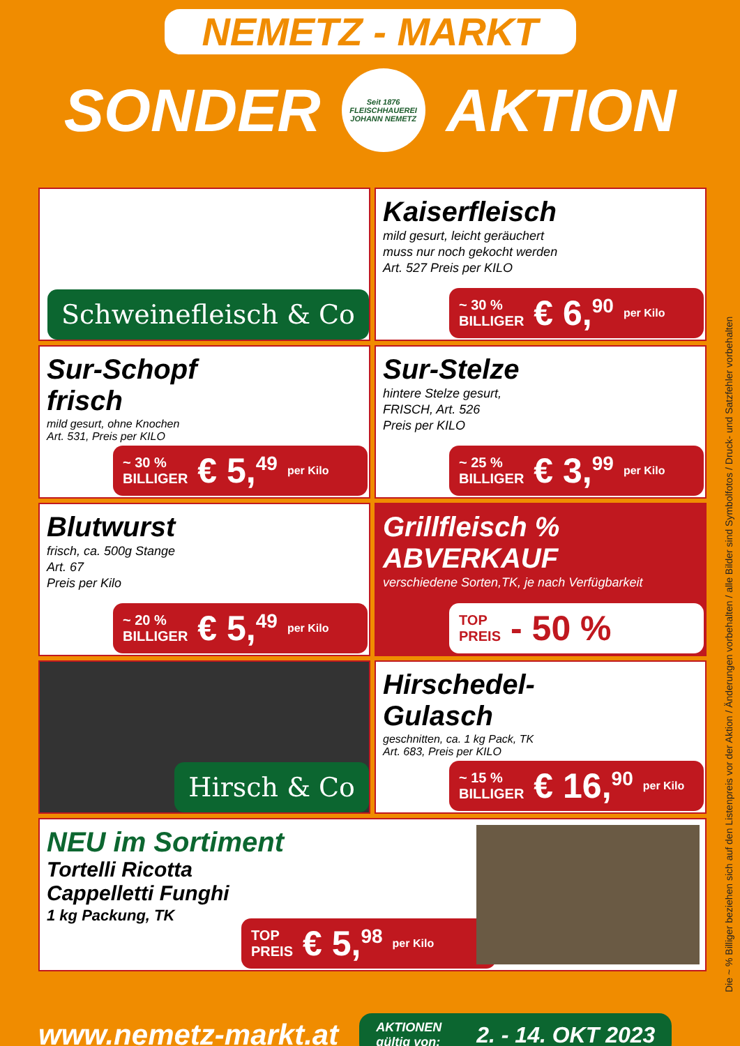NEMETZ - MARKT
SONDER
Seit 1876
FLEISCHHAUEREI
JOHANN NEMETZ
AKTION
Schweinefleisch & Co
Kaiserfleisch
mild gesurt, leicht geräuchert
muss nur noch gekocht werden
Art. 527 Preis per KILO
~ 30 %
BILLIGER € 6,<sup>90</sup> per Kilo
Sur-Schopf
frisch
mild gesurt, ohne Knochen
Art. 531, Preis per KILO
~ 30 %
BILLIGER € 5,<sup>49</sup> per Kilo
Sur-Stelze
hintere Stelze gesurt,
FRISCH, Art. 526
Preis per KILO
~ 25 %
BILLIGER € 3,<sup>99</sup> per Kilo
Blutwurst
frisch, ca. 500g Stange
Art. 67
Preis per Kilo
~ 20 %
BILLIGER € 5,<sup>49</sup> per Kilo
Grillfleisch %
ABVERKAUF
verschiedene Sorten,TK, je nach Verfügbarkeit
TOP
PREIS - 50 %
Hirsch & Co
Hirschedel-
Gulasch
geschnitten, ca. 1 kg Pack, TK
Art. 683, Preis per KILO
~ 15 %
BILLIGER € 16,<sup>90</sup> per Kilo
NEU im Sortiment
Tortelli Ricotta
Cappelletti Funghi
1 kg Packung, TK
TOP
PREIS € 5,<sup>98</sup> per Kilo
Die ~ % Billiger beziehen sich auf den Listenpreis vor der Aktion / Änderungen vorbehalten / alle Bilder sind Symbolfotos / Druck- und Satzfehler vorbehalten
www.nemetz-markt.at
AKTIONEN
gültig von: 2. - 14. OKT 2023